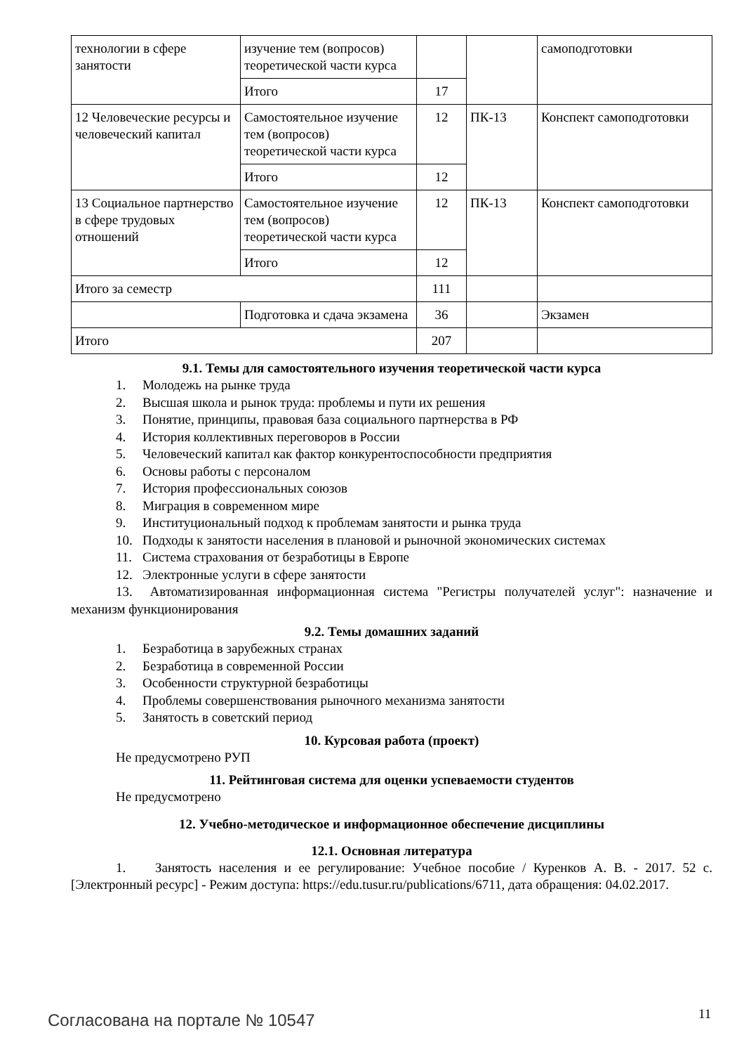| технологии в сфере занятости | изучение тем (вопросов) теоретической части курса | | | самоподготовки |
| | Итого | 17 | | |
| 12 Человеческие ресурсы и человеческий капитал | Самостоятельное изучение тем (вопросов) теоретической части курса | 12 | ПК-13 | Конспект самоподготовки |
| | Итого | 12 | | |
| 13 Социальное партнерство в сфере трудовых отношений | Самостоятельное изучение тем (вопросов) теоретической части курса | 12 | ПК-13 | Конспект самоподготовки |
| | Итого | 12 | | |
| Итого за семестр | | 111 | | |
| | Подготовка и сдача экзамена | 36 | | Экзамен |
| Итого | | 207 | | |
9.1. Темы для самостоятельного изучения теоретической части курса
1. Молодежь на рынке труда
2. Высшая школа и рынок труда: проблемы и пути их решения
3. Понятие, принципы, правовая база социального партнерства в РФ
4. История коллективных переговоров в России
5. Человеческий капитал как фактор конкурентоспособности предприятия
6. Основы работы с персоналом
7. История профессиональных союзов
8. Миграция в современном мире
9. Институциональный подход к проблемам занятости и рынка труда
10. Подходы к занятости населения в плановой и рыночной экономических системах
11. Система страхования от безработицы в Европе
12. Электронные услуги в сфере занятости
13. Автоматизированная информационная система "Регистры получателей услуг": назначение и механизм функционирования
9.2. Темы домашних заданий
1. Безработица в зарубежных странах
2. Безработица в современной России
3. Особенности структурной безработицы
4. Проблемы совершенствования рыночного механизма занятости
5. Занятость в советский период
10. Курсовая работа (проект)
Не предусмотрено РУП
11. Рейтинговая система для оценки успеваемости студентов
Не предусмотрено
12. Учебно-методическое и информационное обеспечение дисциплины
12.1. Основная литература
1. Занятость населения и ее регулирование: Учебное пособие / Куренков А. В. - 2017. 52 с. [Электронный ресурс] - Режим доступа: https://edu.tusur.ru/publications/6711, дата обращения: 04.02.2017.
Согласована на портале № 10547 11